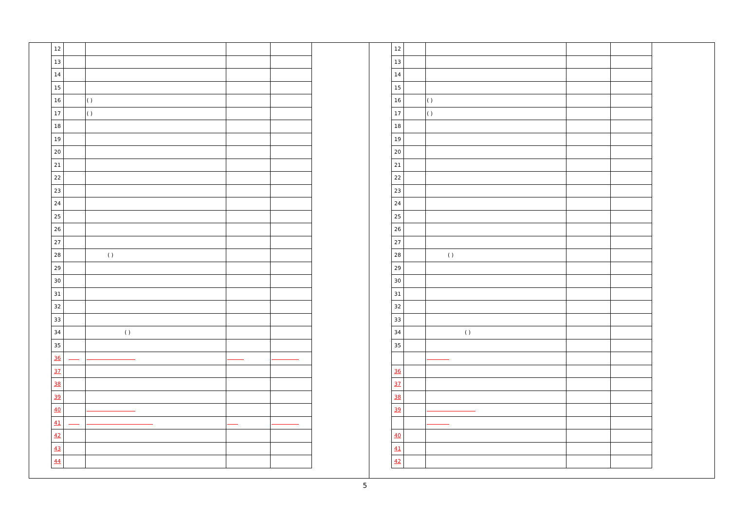| 12 | | | | |
| 13 | | | | |
| 14 | | | | |
| 15 | | | | |
| 16 | | ( ) | | |
| 17 | | ( ) | | |
| 18 | | | | |
| 19 | | | | |
| 20 | | | | |
| 21 | | | | |
| 22 | | | | |
| 23 | | | | |
| 24 | | | | |
| 25 | | | | |
| 26 | | | | |
| 27 | | | | |
| 28 | | ( ) | | |
| 29 | | | | |
| 30 | | | | |
| 31 | | | | |
| 32 | | | | |
| 33 | | | | |
| 34 | | ( ) | | |
| 35 | | | | |
| 36 | | | | |
| 37 | | | | |
| 38 | | | | |
| 39 | | | | |
| 40 | | | | |
| 41 | | | | |
| 42 | | | | |
| 43 | | | | |
| 44 | | | | |
| 12 | | | | |
| 13 | | | | |
| 14 | | | | |
| 15 | | | | |
| 16 | | ( ) | | |
| 17 | | ( ) | | |
| 18 | | | | |
| 19 | | | | |
| 20 | | | | |
| 21 | | | | |
| 22 | | | | |
| 23 | | | | |
| 24 | | | | |
| 25 | | | | |
| 26 | | | | |
| 27 | | | | |
| 28 | | ( ) | | |
| 29 | | | | |
| 30 | | | | |
| 31 | | | | |
| 32 | | | | |
| 33 | | | | |
| 34 | | ( ) | | |
| 35 | | | | |
| 36 | | | | |
| 37 | | | | |
| 38 | | | | |
| 39 | | | | |
| 40 | | | | |
| 41 | | | | |
| 42 | | | | |
5